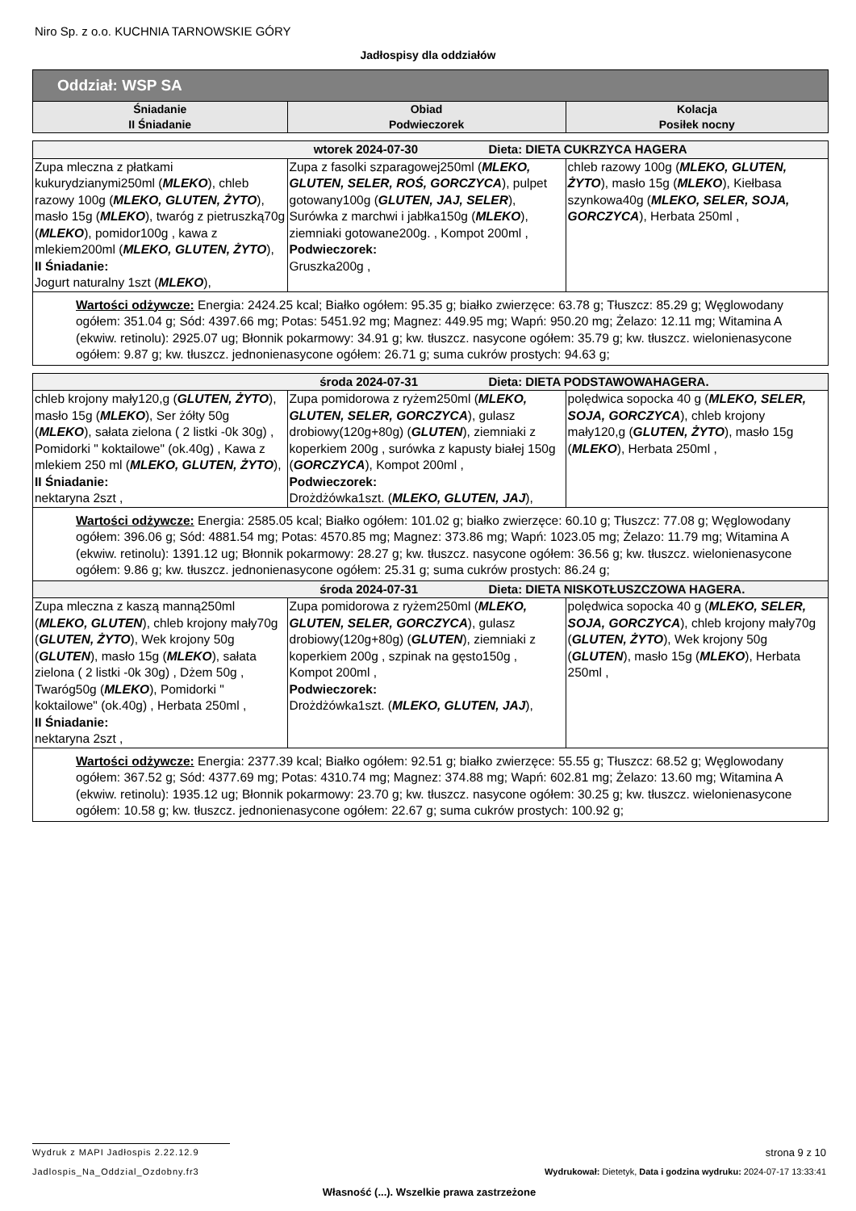Niro Sp. z o.o. KUCHNIA TARNOWSKIE GÓRY
Jadłospisy dla oddziałów
| Oddział: WSP SA | | |
| --- | --- | --- |
| Śniadanie II Śniadanie | Obiad Podwieczorek | Kolacja Posiłek nocny |
| wtorek 2024-07-30 Dieta: DIETA CUKRZYCA HAGERA | | |
| Zupa mleczna z płatkami kukurydzianymi250ml ( MLEKO ), chleb razowy 100g ( MLEKO, GLUTEN, ŻYTO ), masło 15g ( MLEKO ), twaróg z pietruszką70g ( MLEKO ), pomidor100g , kawa z mlekiem200ml ( MLEKO, GLUTEN, ŻYTO ), II Śniadanie: Jogurt naturalny 1szt ( MLEKO ), | Zupa z fasolki szparagowej250ml ( MLEKO, GLUTEN, SELER, ROŚ, GORCZYCA ), pulpet gotowany100g ( GLUTEN, JAJ, SELER ), Surówka z marchwi i jabłka150g ( MLEKO ), ziemniaki gotowane200g. , Kompot 200ml , Podwieczorek: Gruszka200g , | chleb razowy 100g ( MLEKO, GLUTEN, ŻYTO ), masło 15g ( MLEKO ), Kiełbasa szynkowa40g ( MLEKO, SELER, SOJA, GORCZYCA ), Herbata 250ml , |
| Wartości odżywcze: Energia: 2424.25 kcal; Białko ogółem: 95.35 g; białko zwierzęce: 63.78 g; Tłuszcz: 85.29 g; Węglowodany ogółem: 351.04 g; Sód: 4397.66 mg; Potas: 5451.92 mg; Magnez: 449.95 mg; Wapń: 950.20 mg; Żelazo: 12.11 mg; Witamina A (ekwiw. retinolu): 2925.07 ug; Błonnik pokarmowy: 34.91 g; kw. tłuszcz. nasycone ogółem: 35.79 g; kw. tłuszcz. wielonienasycone ogółem: 9.87 g; kw. tłuszcz. jednonienasycone ogółem: 26.71 g; suma cukrów prostych: 94.63 g; | | |
| środa 2024-07-31 Dieta: DIETA PODSTAWOWAHAGERA. | | |
| chleb krojony mały120,g ( GLUTEN, ŻYTO ), masło 15g ( MLEKO ), Ser żółty 50g ( MLEKO ), sałata zielona ( 2 listki -0k 30g) , Pomidorki " koktailowe" (ok.40g) , Kawa z mlekiem 250 ml ( MLEKO, GLUTEN, ŻYTO ), II Śniadanie: nektaryna 2szt , | Zupa pomidorowa z ryżem250ml ( MLEKO, GLUTEN, SELER, GORCZYCA ), gulasz drobiowy(120g+80g) ( GLUTEN ), ziemniaki z koperkiem 200g , surówka z kapusty białej 150g ( GORCZYCA ), Kompot 200ml , Podwieczorek: Drożdżówka1szt. ( MLEKO, GLUTEN, JAJ ), | polędwica sopocka 40 g ( MLEKO, SELER, SOJA, GORCZYCA ), chleb krojony mały120,g ( GLUTEN, ŻYTO ), masło 15g ( MLEKO ), Herbata 250ml , |
| Wartości odżywcze: Energia: 2585.05 kcal; Białko ogółem: 101.02 g; białko zwierzęce: 60.10 g; Tłuszcz: 77.08 g; Węglowodany ogółem: 396.06 g; Sód: 4881.54 mg; Potas: 4570.85 mg; Magnez: 373.86 mg; Wapń: 1023.05 mg; Żelazo: 11.79 mg; Witamina A (ekwiw. retinolu): 1391.12 ug; Błonnik pokarmowy: 28.27 g; kw. tłuszcz. nasycone ogółem: 36.56 g; kw. tłuszcz. wielonienasycone ogółem: 9.86 g; kw. tłuszcz. jednonienasycone ogółem: 25.31 g; suma cukrów prostych: 86.24 g; | | |
| środa 2024-07-31 Dieta: DIETA NISKOTŁUSZCZOWA HAGERA. | | |
| Zupa mleczna z kaszą manną250ml ( MLEKO, GLUTEN ), chleb krojony mały70g ( GLUTEN, ŻYTO ), Wek krojony 50g ( GLUTEN ), masło 15g ( MLEKO ), sałata zielona ( 2 listki -0k 30g) , Dżem 50g , Twaróg50g ( MLEKO ), Pomidorki " koktailowe" (ok.40g) , Herbata 250ml , II Śniadanie: nektaryna 2szt , | Zupa pomidorowa z ryżem250ml ( MLEKO, GLUTEN, SELER, GORCZYCA ), gulasz drobiowy(120g+80g) ( GLUTEN ), ziemniaki z koperkiem 200g , szpinak na gęsto150g , Kompot 200ml , Podwieczorek: Drożdżówka1szt. ( MLEKO, GLUTEN, JAJ ), | polędwica sopocka 40 g ( MLEKO, SELER, SOJA, GORCZYCA ), chleb krojony mały70g ( GLUTEN, ŻYTO ), Wek krojony 50g ( GLUTEN ), masło 15g ( MLEKO ), Herbata 250ml , |
| Wartości odżywcze: Energia: 2377.39 kcal; Białko ogółem: 92.51 g; białko zwierzęce: 55.55 g; Tłuszcz: 68.52 g; Węglowodany ogółem: 367.52 g; Sód: 4377.69 mg; Potas: 4310.74 mg; Magnez: 374.88 mg; Wapń: 602.81 mg; Żelazo: 13.60 mg; Witamina A (ekwiw. retinolu): 1935.12 ug; Błonnik pokarmowy: 23.70 g; kw. tłuszcz. nasycone ogółem: 30.25 g; kw. tłuszcz. wielonienasycone ogółem: 10.58 g; kw. tłuszcz. jednonienasycone ogółem: 22.67 g; suma cukrów prostych: 100.92 g; | | |
Wydruk z MAPI Jadłospis 2.22.12.9 strona 9 z 10
Jadlospis_Na_Oddzial_Ozdobny.fr3 Wydrukował: Dietetyk, Data i godzina wydruku: 2024-07-17 13:33:41
Własność (...). Wszelkie prawa zastrzeżone